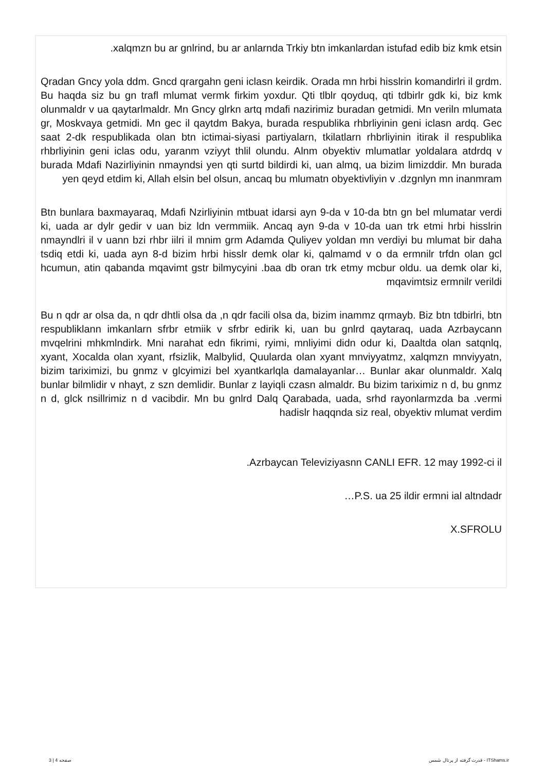.xalqmzn bu ar gnlrind, bu ar anlarnda Trkiy btn imkanlardan istufad edib biz kmk etsin
Qradan Gncy yola ddm. Gncd qrargahn geni iclasn keirdik. Orada mn hrbi hisslrin komandirlri il grdm. Bu haqda siz bu gn trafl mlumat vermk firkim yoxdur. Qti tlblr qoyduq, qti tdbirlr gdk ki, biz kmk olunmaldr v ua qaytarlmaldr. Mn Gncy glrkn artq mdafi nazirimiz buradan getmidi. Mn veriln mlumata gr, Moskvaya getmidi. Mn gec il qaytdm Bakya, burada respublika rhbrliyinin geni iclasn ardq. Gec saat 2-dk respublikada olan btn ictimai-siyasi partiyalarn, tkilatlarn rhbrliyinin itirak il respublika rhbrliyinin geni iclas odu, yaranm vziyyt thlil olundu. Alnm obyektiv mlumatlar yoldalara atdrdq v burada Mdafi Nazirliyinin nmayndsi yen qti surtd bildirdi ki, uan almq, ua bizim limizddir. Mn burada yen qeyd etdim ki, Allah elsin bel olsun, ancaq bu mlumatn obyektivliyin v .dzgnlyn mn inanmram
Btn bunlara baxmayaraq, Mdafi Nzirliyinin mtbuat idarsi ayn 9-da v 10-da btn gn bel mlumatar verdi ki, uada ar dylr gedir v uan biz ldn vermmiik. Ancaq ayn 9-da v 10-da uan trk etmi hrbi hisslrin nmayndlri il v uann bzi rhbr iilri il mnim grm Adamda Quliyev yoldan mn verdiyi bu mlumat bir daha tsdiq etdi ki, uada ayn 8-d bizim hrbi hisslr demk olar ki, qalmamd v o da ermnilr trfdn olan gcl hcumun, atin qabanda mqavimt gstr bilmycyini .baa db oran trk etmy mcbur oldu. ua demk olar ki, mqavimtsiz ermnilr verildi
Bu n qdr ar olsa da, n qdr dhtli olsa da ,n qdr facili olsa da, bizim inammz qrmayb. Biz btn tdbirlri, btn respubliklann imkanlarn sfrbr etmiik v sfrbr edirik ki, uan bu gnlrd qaytaraq, uada Azrbaycann mvqelrini mhkmlndirk. Mni narahat edn fikrimi, ryimi, mnliyimi didn odur ki, Daaltda olan satqnlq, xyant, Xocalda olan xyant, rfsizlik, Malbylid, Quularda olan xyant mnviyyatmz, xalqmzn mnviyyatn, bizim tariximizi, bu gnmz v glcyimizi bel xyantkarlqla damalayanlar… Bunlar akar olunmaldr. Xalq bunlar bilmlidir v nhayt, z szn demlidir. Bunlar z layiqli czasn almaldr. Bu bizim tariximiz n d, bu gnmz n d, glck nsillrimiz n d vacibdir. Mn bu gnlrd Dalq Qarabada, uada, srhd rayonlarmzda ba .vermi hadislr haqqnda siz real, obyektiv mlumat verdim
.Azrbaycan Televiziyasnn CANLI EFR. 12 may 1992-ci il
…P.S. ua 25 ildir ermni ial altndadr
X.SFROLU
صفحه 4 | 3 قدرت گرفته از پرتال شمس - ITShams.ir